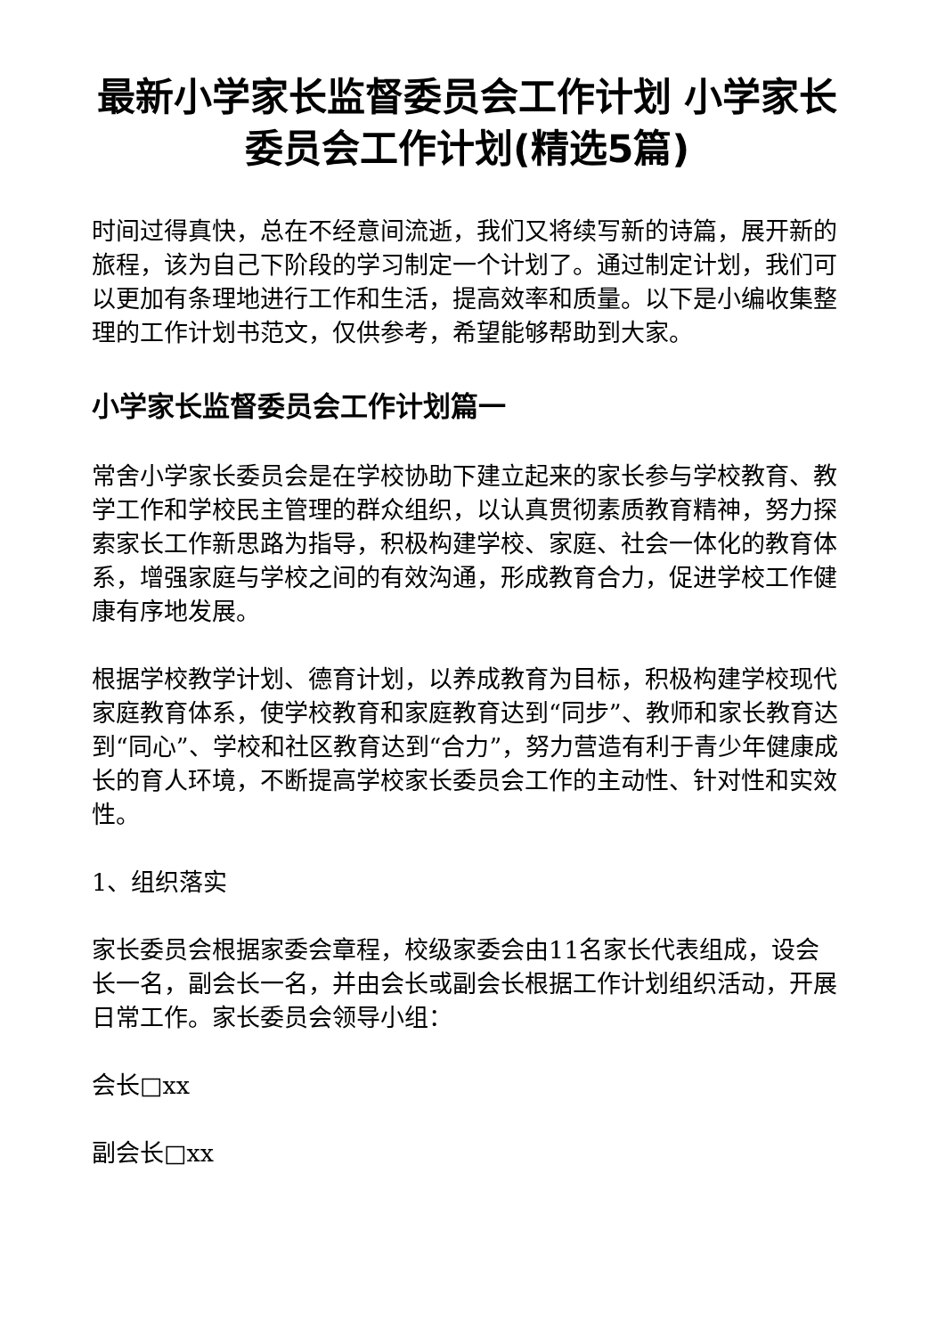最新小学家长监督委员会工作计划 小学家长委员会工作计划(精选5篇)
时间过得真快，总在不经意间流逝，我们又将续写新的诗篇，展开新的旅程，该为自己下阶段的学习制定一个计划了。通过制定计划，我们可以更加有条理地进行工作和生活，提高效率和质量。以下是小编收集整理的工作计划书范文，仅供参考，希望能够帮助到大家。
小学家长监督委员会工作计划篇一
常舍小学家长委员会是在学校协助下建立起来的家长参与学校教育、教学工作和学校民主管理的群众组织，以认真贯彻素质教育精神，努力探索家长工作新思路为指导，积极构建学校、家庭、社会一体化的教育体系，增强家庭与学校之间的有效沟通，形成教育合力，促进学校工作健康有序地发展。
根据学校教学计划、德育计划，以养成教育为目标，积极构建学校现代家庭教育体系，使学校教育和家庭教育达到“同步”、教师和家长教育达到“同心”、学校和社区教育达到“合力”，努力营造有利于青少年健康成长的育人环境，不断提高学校家长委员会工作的主动性、针对性和实效性。
1、组织落实
家长委员会根据家委会章程，校级家委会由11名家长代表组成，设会长一名，副会长一名，并由会长或副会长根据工作计划组织活动，开展日常工作。家长委员会领导小组：
会长□xx
副会长□xx